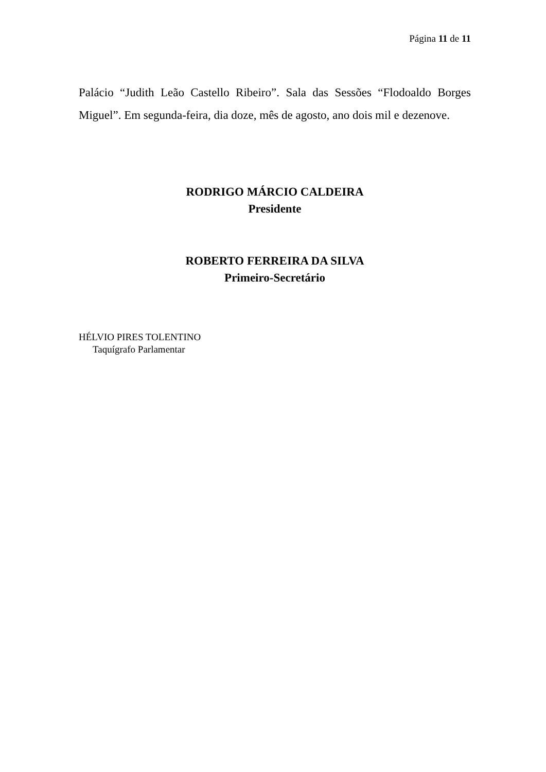Página 11 de 11
Palácio “Judith Leão Castello Ribeiro”. Sala das Sessões “Flodoaldo Borges Miguel”. Em segunda-feira, dia doze, mês de agosto, ano dois mil e dezenove.
RODRIGO MÁRCIO CALDEIRA
Presidente
ROBERTO FERREIRA DA SILVA
Primeiro-Secretário
HÉLVIO PIRES TOLENTINO
Taquígrafo Parlamentar